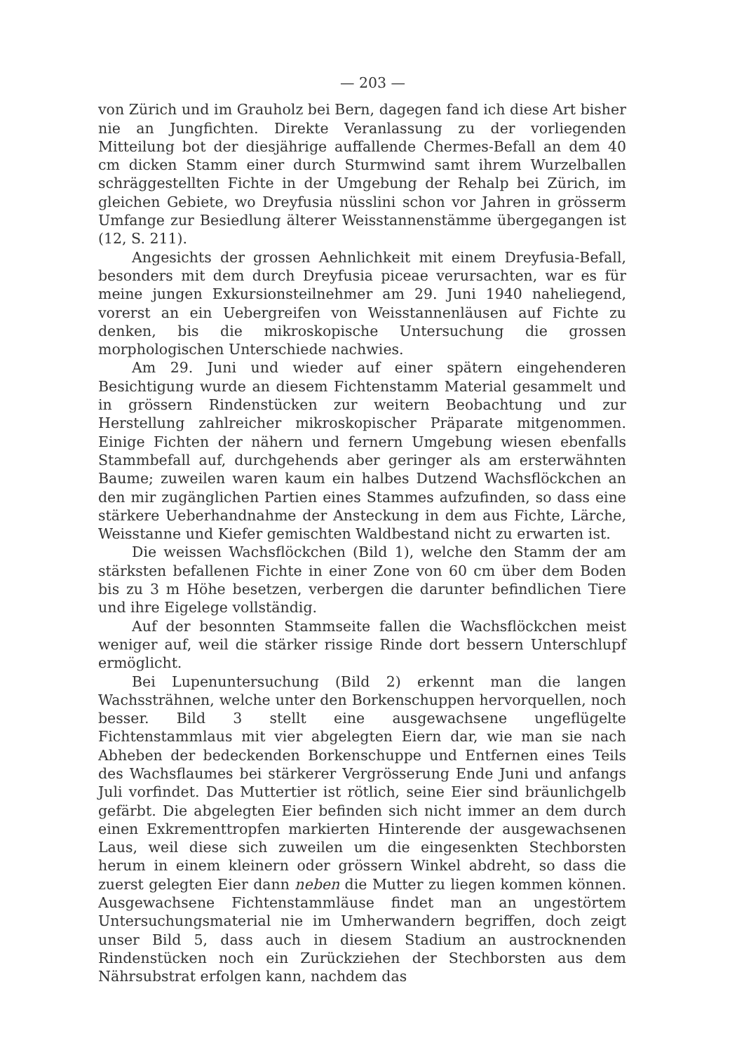— 203 —
von Zürich und im Grauholz bei Bern, dagegen fand ich diese Art bisher nie an Jungfichten. Direkte Veranlassung zu der vorliegenden Mitteilung bot der diesjährige auffallende Chermes-Befall an dem 40 cm dicken Stamm einer durch Sturmwind samt ihrem Wurzelballen schräggestellten Fichte in der Umgebung der Rehalp bei Zürich, im gleichen Gebiete, wo Dreyfusia nüsslini schon vor Jahren in grösserm Umfange zur Besiedlung älterer Weisstannenstämme übergegangen ist (12, S. 211).
Angesichts der grossen Aehnlichkeit mit einem Dreyfusia-Befall, besonders mit dem durch Dreyfusia piceae verursachten, war es für meine jungen Exkursionsteilnehmer am 29. Juni 1940 naheliegend, vorerst an ein Uebergreifen von Weisstannenläusen auf Fichte zu denken, bis die mikroskopische Untersuchung die grossen morphologischen Unterschiede nachwies.
Am 29. Juni und wieder auf einer spätern eingehenderen Besichtigung wurde an diesem Fichtenstamm Material gesammelt und in grössern Rindenstücken zur weitern Beobachtung und zur Herstellung zahlreicher mikroskopischer Präparate mitgenommen. Einige Fichten der nähern und fernern Umgebung wiesen ebenfalls Stammbefall auf, durchgehends aber geringer als am ersterwähnten Baume; zuweilen waren kaum ein halbes Dutzend Wachsflöckchen an den mir zugänglichen Partien eines Stammes aufzufinden, so dass eine stärkere Ueberhandnahme der Ansteckung in dem aus Fichte, Lärche, Weisstanne und Kiefer gemischten Waldbestand nicht zu erwarten ist.
Die weissen Wachsflöckchen (Bild 1), welche den Stamm der am stärksten befallenen Fichte in einer Zone von 60 cm über dem Boden bis zu 3 m Höhe besetzen, verbergen die darunter befindlichen Tiere und ihre Eigelege vollständig.
Auf der besonnten Stammseite fallen die Wachsflöckchen meist weniger auf, weil die stärker rissige Rinde dort bessern Unterschlupf ermöglicht.
Bei Lupenuntersuchung (Bild 2) erkennt man die langen Wachssträhnen, welche unter den Borkenschuppen hervorquellen, noch besser. Bild 3 stellt eine ausgewachsene ungeflügelte Fichtenstammlaus mit vier abgelegten Eiern dar, wie man sie nach Abheben der bedeckenden Borkenschuppe und Entfernen eines Teils des Wachsflaumes bei stärkerer Vergrösserung Ende Juni und anfangs Juli vorfindet. Das Muttertier ist rötlich, seine Eier sind bräunlichgelb gefärbt. Die abgelegten Eier befinden sich nicht immer an dem durch einen Exkrementtropfen markierten Hinterende der ausgewachsenen Laus, weil diese sich zuweilen um die eingesenkten Stechborsten herum in einem kleinern oder grössern Winkel abdreht, so dass die zuerst gelegten Eier dann neben die Mutter zu liegen kommen können. Ausgewachsene Fichtenstammläuse findet man an ungestörtem Untersuchungsmaterial nie im Umherwandern begriffen, doch zeigt unser Bild 5, dass auch in diesem Stadium an austrocknenden Rindenstücken noch ein Zurückziehen der Stechborsten aus dem Nährsubstrat erfolgen kann, nachdem das